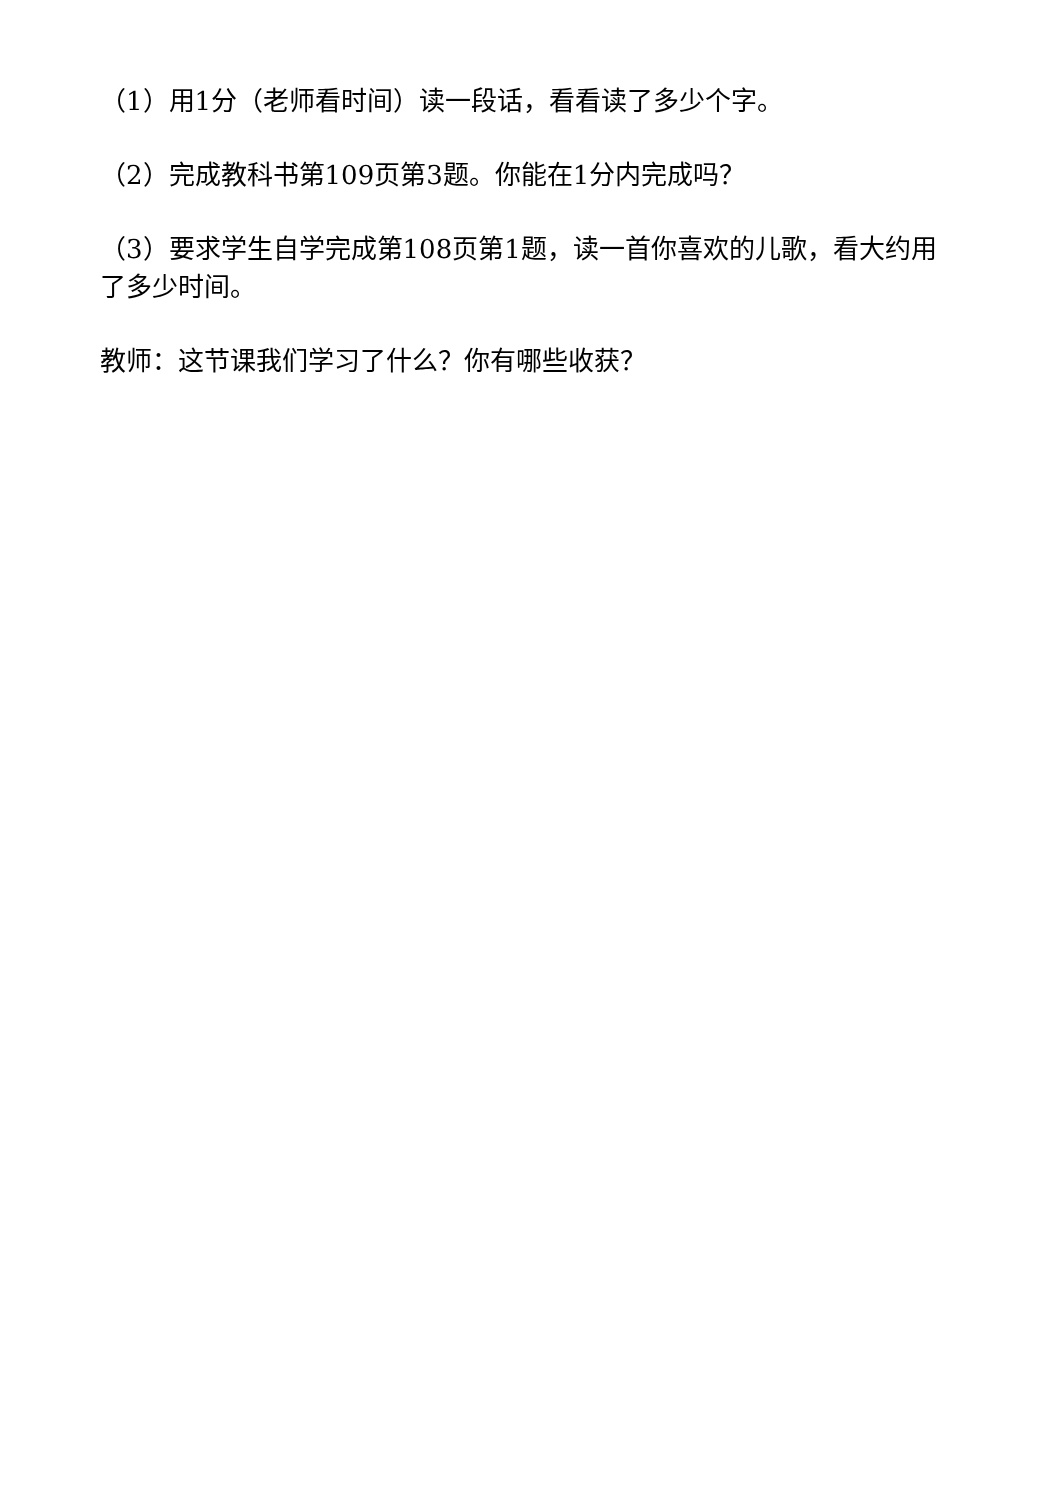（1）用1分（老师看时间）读一段话，看看读了多少个字。
（2）完成教科书第109页第3题。你能在1分内完成吗？
（3）要求学生自学完成第108页第1题，读一首你喜欢的儿歌，看大约用了多少时间。
教师：这节课我们学习了什么？你有哪些收获？